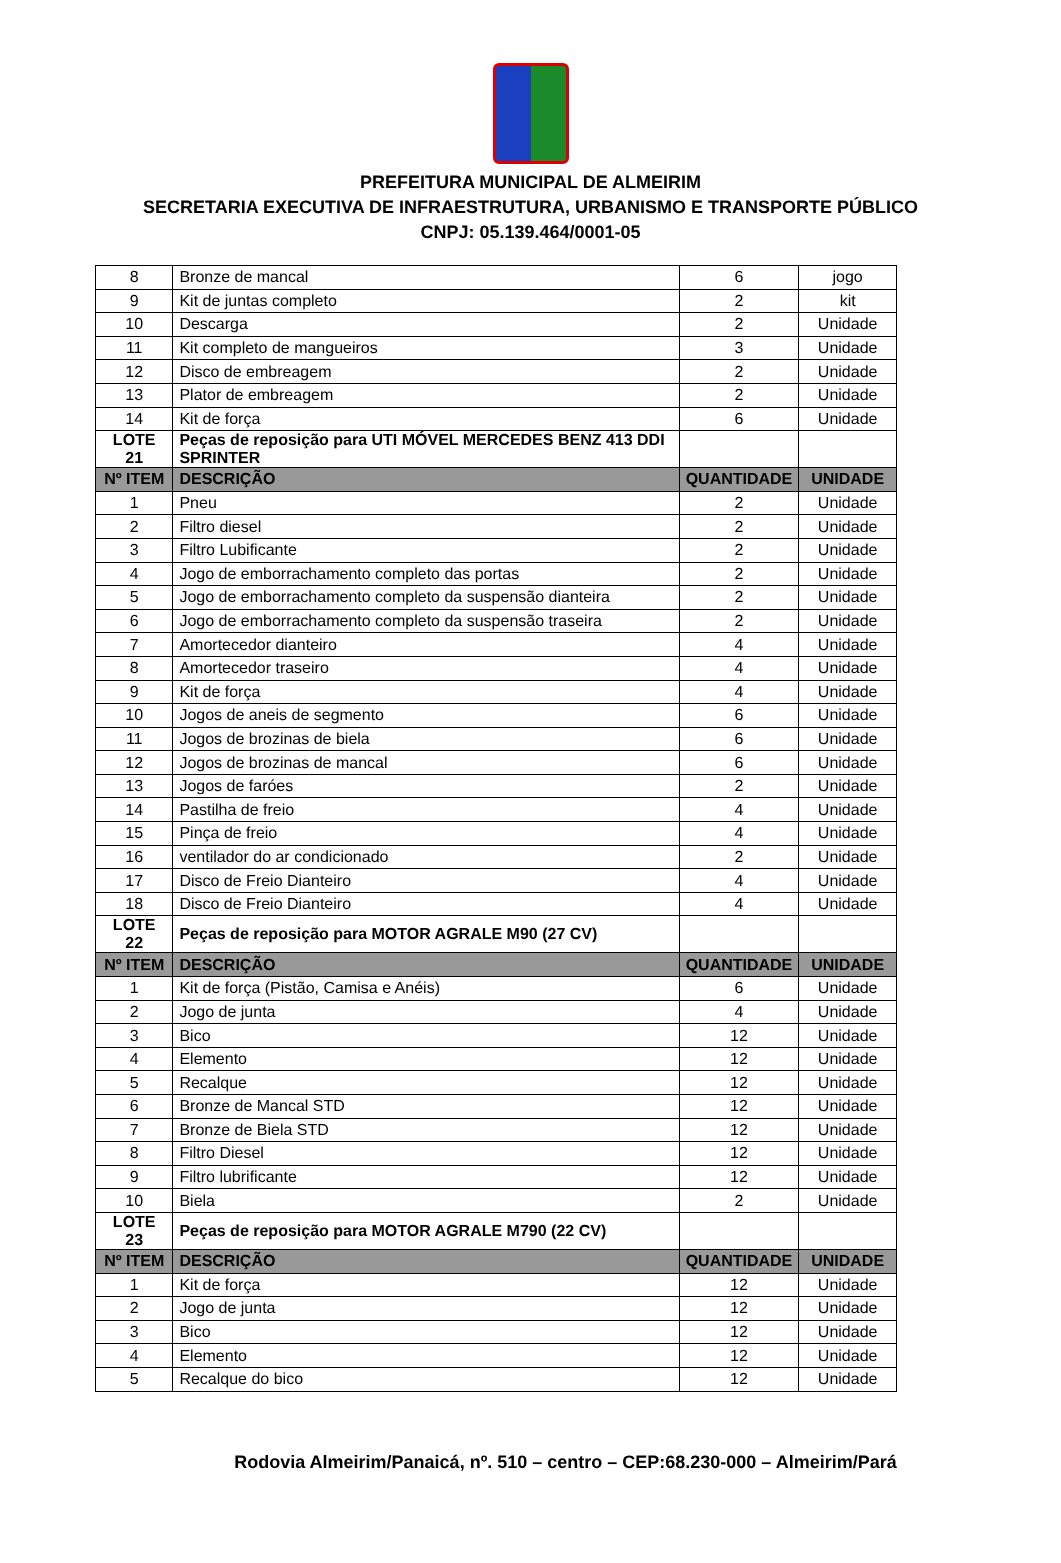PREFEITURA MUNICIPAL DE ALMEIRIM
SECRETARIA EXECUTIVA DE INFRAESTRUTURA, URBANISMO E TRANSPORTE PÚBLICO
CNPJ: 05.139.464/0001-05
| 8 | Bronze de mancal | 6 | jogo |
| 9 | Kit de juntas completo | 2 | kit |
| 10 | Descarga | 2 | Unidade |
| 11 | Kit completo de mangueiros | 3 | Unidade |
| 12 | Disco de embreagem | 2 | Unidade |
| 13 | Plator de embreagem | 2 | Unidade |
| 14 | Kit de força | 6 | Unidade |
| LOTE 21 | Peças de reposição para UTI MÓVEL MERCEDES BENZ 413 DDI SPRINTER | | |
| Nº ITEM | DESCRIÇÃO | QUANTIDADE | UNIDADE |
| 1 | Pneu | 2 | Unidade |
| 2 | Filtro diesel | 2 | Unidade |
| 3 | Filtro Lubificante | 2 | Unidade |
| 4 | Jogo de emborrachamento completo das portas | 2 | Unidade |
| 5 | Jogo de emborrachamento completo da suspensão dianteira | 2 | Unidade |
| 6 | Jogo de emborrachamento completo da suspensão traseira | 2 | Unidade |
| 7 | Amortecedor dianteiro | 4 | Unidade |
| 8 | Amortecedor traseiro | 4 | Unidade |
| 9 | Kit de força | 4 | Unidade |
| 10 | Jogos de aneis de segmento | 6 | Unidade |
| 11 | Jogos de brozinas de biela | 6 | Unidade |
| 12 | Jogos de brozinas de mancal | 6 | Unidade |
| 13 | Jogos de faróes | 2 | Unidade |
| 14 | Pastilha de freio | 4 | Unidade |
| 15 | Pinça de freio | 4 | Unidade |
| 16 | ventilador do ar condicionado | 2 | Unidade |
| 17 | Disco de Freio Dianteiro | 4 | Unidade |
| 18 | Disco de Freio Dianteiro | 4 | Unidade |
| LOTE 22 | Peças de reposição para MOTOR AGRALE M90 (27 CV) | | |
| Nº ITEM | DESCRIÇÃO | QUANTIDADE | UNIDADE |
| 1 | Kit de força (Pistão, Camisa e Anéis) | 6 | Unidade |
| 2 | Jogo de junta | 4 | Unidade |
| 3 | Bico | 12 | Unidade |
| 4 | Elemento | 12 | Unidade |
| 5 | Recalque | 12 | Unidade |
| 6 | Bronze de Mancal STD | 12 | Unidade |
| 7 | Bronze de Biela STD | 12 | Unidade |
| 8 | Filtro Diesel | 12 | Unidade |
| 9 | Filtro lubrificante | 12 | Unidade |
| 10 | Biela | 2 | Unidade |
| LOTE 23 | Peças de reposição para MOTOR AGRALE M790 (22 CV) | | |
| Nº ITEM | DESCRIÇÃO | QUANTIDADE | UNIDADE |
| 1 | Kit de força | 12 | Unidade |
| 2 | Jogo de junta | 12 | Unidade |
| 3 | Bico | 12 | Unidade |
| 4 | Elemento | 12 | Unidade |
| 5 | Recalque do bico | 12 | Unidade |
Rodovia Almeirim/Panaicá, nº. 510 – centro – CEP:68.230-000 – Almeirim/Pará